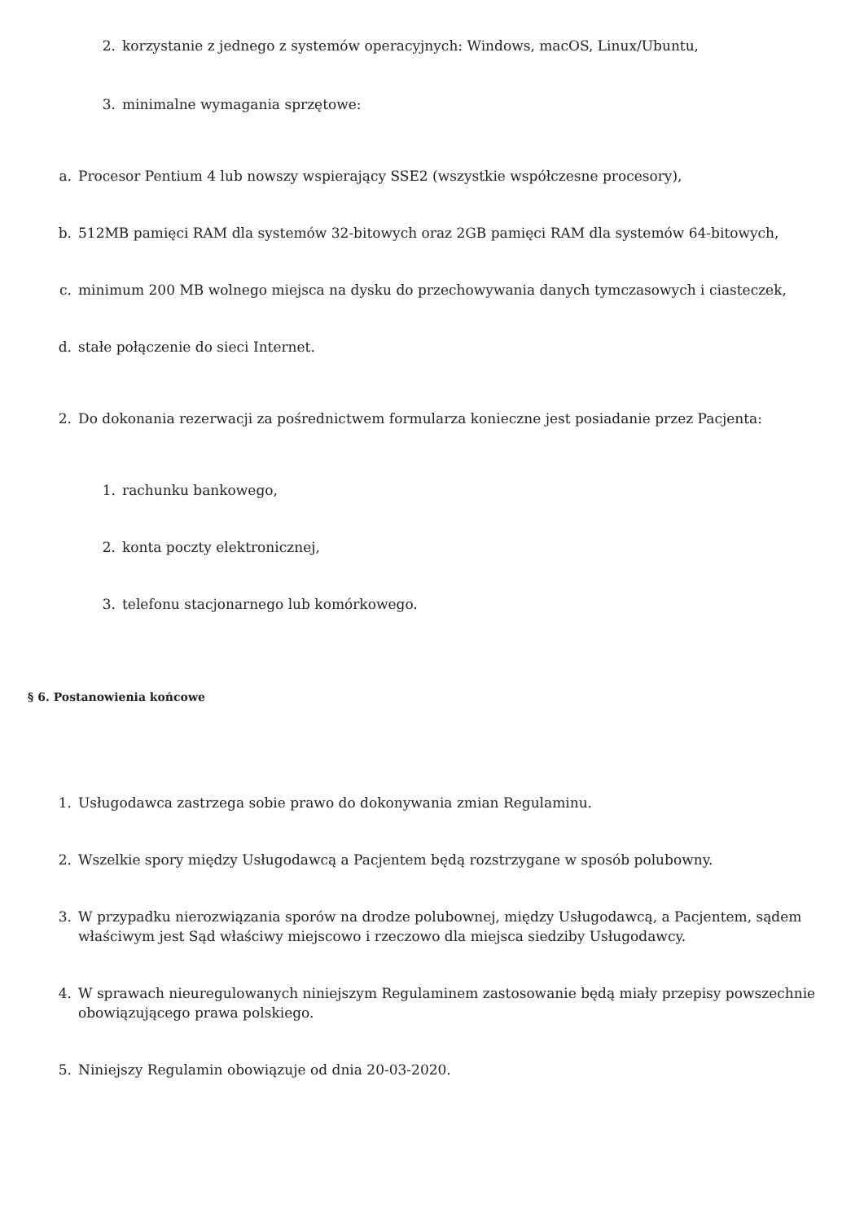2. korzystanie z jednego z systemów operacyjnych: Windows, macOS, Linux/Ubuntu,
3. minimalne wymagania sprzętowe:
a. Procesor Pentium 4 lub nowszy wspierający SSE2 (wszystkie współczesne procesory),
b. 512MB pamięci RAM dla systemów 32-bitowych oraz 2GB pamięci RAM dla systemów 64-bitowych,
c. minimum 200 MB wolnego miejsca na dysku do przechowywania danych tymczasowych i ciasteczek,
d. stałe połączenie do sieci Internet.
2. Do dokonania rezerwacji za pośrednictwem formularza konieczne jest posiadanie przez Pacjenta:
1. rachunku bankowego,
2. konta poczty elektronicznej,
3. telefonu stacjonarnego lub komórkowego.
§ 6. Postanowienia końcowe
1. Usługodawca zastrzega sobie prawo do dokonywania zmian Regulaminu.
2. Wszelkie spory między Usługodawcą a Pacjentem będą rozstrzygane w sposób polubowny.
3. W przypadku nierozwiązania sporów na drodze polubownej, między Usługodawcą, a Pacjentem, sądem właściwym jest Sąd właściwy miejscowo i rzeczowo dla miejsca siedziby Usługodawcy.
4. W sprawach nieuregulowanych niniejszym Regulaminem zastosowanie będą miały przepisy powszechnie obowiązującego prawa polskiego.
5. Niniejszy Regulamin obowiązuje od dnia 20-03-2020.